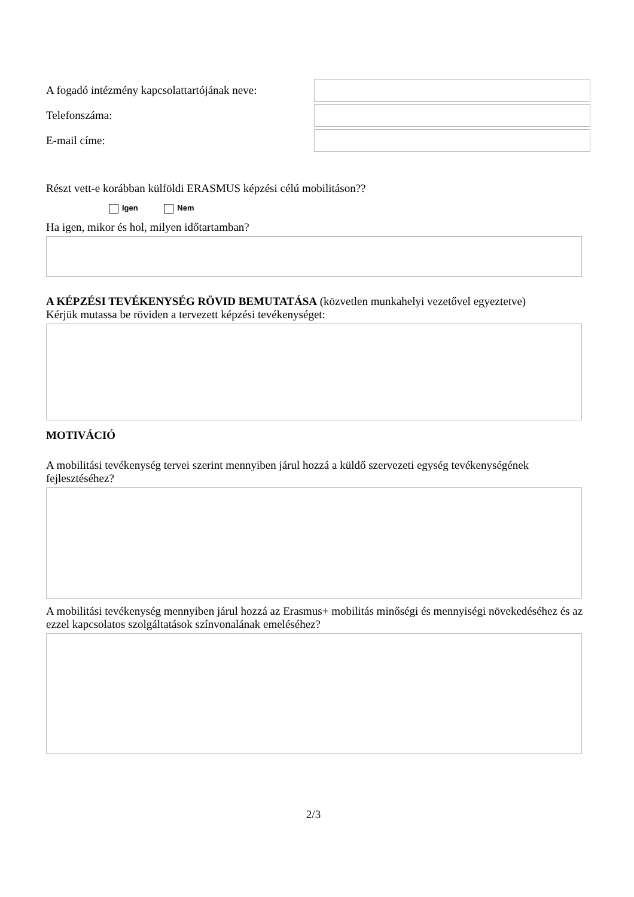A fogadó intézmény kapcsolattartójának neve:
Telefonszáma:
E-mail címe:
Részt vett-e korábban külföldi ERASMUS képzési célú mobilitáson??
Igen Nem
Ha igen, mikor és hol, milyen időtartamban?
A KÉPZÉSI TEVÉKENYSÉG RÖVID BEMUTATÁSA (közvetlen munkahelyi vezetővel egyeztetve)
Kérjük mutassa be röviden a tervezett képzési tevékenységet:
MOTIVÁCIÓ
A mobilitási tevékenység tervei szerint mennyiben járul hozzá a küldő szervezeti egység tevékenységének fejlesztéséhez?
A mobilitási tevékenység mennyiben járul hozzá az Erasmus+ mobilitás minőségi és mennyiségi növekedéséhez és az ezzel kapcsolatos szolgáltatások színvonalának emeléséhez?
2/3